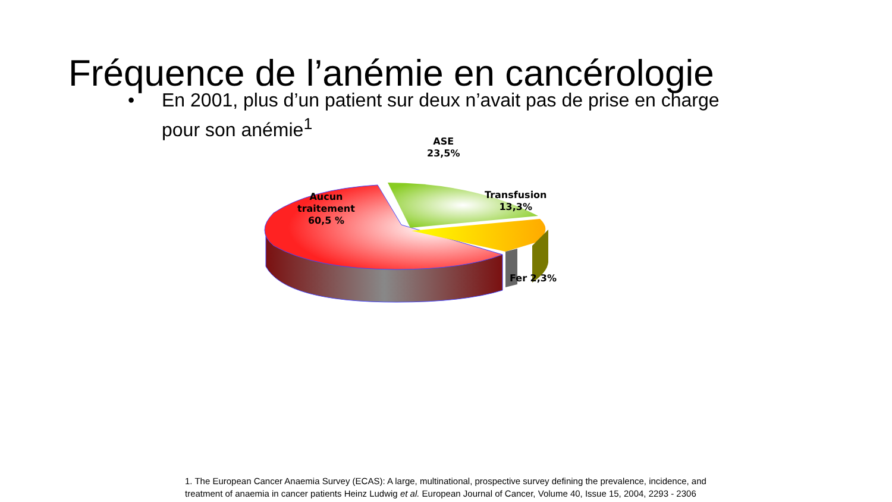Fréquence de l’anémie en cancérologie
• En 2001, plus d’un patient sur deux n’avait pas de prise en charge pour son anémie<sup>1</sup>
Aucun
traitement
60,5 %
ASE
23,5%
Transfusion
13,3%
Fer 2,3%
1. The European Cancer Anaemia Survey (ECAS): A large, multinational, prospective survey defining the prevalence, incidence, and
treatment of anaemia in cancer patients Heinz Ludwig et al. European Journal of Cancer, Volume 40, Issue 15, 2004, 2293 - 2306